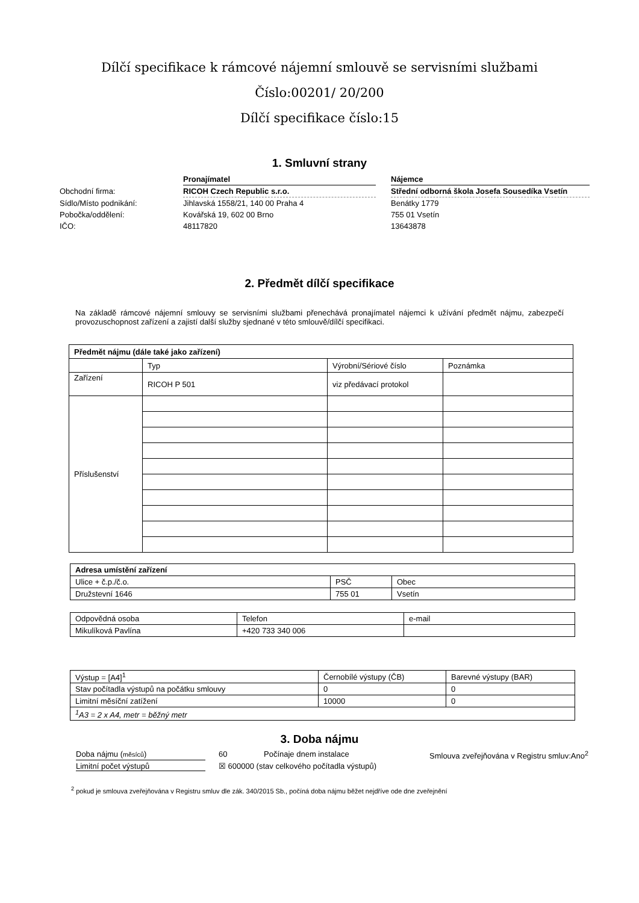Dílčí specifikace k rámcové nájemní smlouvě se servisními službami
Číslo:00201/ 20/200
Dílčí specifikace číslo:15
1. Smluvní strany
| | Pronajímatel | | Nájemce |
| Obchodní firma: | RICOH Czech Republic s.r.o. | | Střední odborná škola Josefa Sousedíka Vsetín |
| Sídlo/Místo podnikání: | Jihlavská 1558/21, 140 00 Praha 4 | | Benátky 1779 |
| Pobočka/oddělení: | Kovářská 19, 602 00 Brno | | 755 01 Vsetín |
| IČO: | 48117820 | | 13643878 |
2. Předmět dílčí specifikace
Na základě rámcové nájemní smlouvy se servisními službami přenechává pronajímatel nájemci k užívání předmět nájmu, zabezpečí provozuschopnost zařízení a zajistí další služby sjednané v této smlouvě/dílčí specifikaci.
| Předmět nájmu (dále také jako zařízení) | | | |
| --- | --- | --- | --- |
| | Typ | Výrobní/Sériové číslo | Poznámka |
| Zařízení | RICOH P 501 | viz předávací protokol | |
| Příslušenství | | | |
| Adresa umístění zařízení | | |
| --- | --- | --- |
| Ulice + č.p./č.o. | PSČ | Obec |
| Družstevní 1646 | 755 01 | Vsetín |
| Odpovědná osoba | Telefon | e-mail |
| Mikulíková Pavlína | +420 733 340 006 | |
| Výstup = [A4]<sup>1</sup> | Černobílé výstupy (ČB) | Barevné výstupy (BAR) |
| Stav počítadla výstupů na počátku smlouvy | 0 | 0 |
| Limitní měsíční zatížení | 10000 | 0 |
| <sup>1</sup> A3 = 2 x A4, metr = běžný metr | | |
3. Doba nájmu
Doba nájmu (měsíců) 60 Počínaje dnem instalace Smlouva zveřejňována v Registru smluv:Ano<sup>2</sup>
Limitní počet výstupů ☒ 600000 (stav celkového počítadla výstupů)
<sup>2</sup> pokud je smlouva zveřejňována v Registru smluv dle zák. 340/2015 Sb., počíná doba nájmu běžet nejdříve ode dne zveřejnění